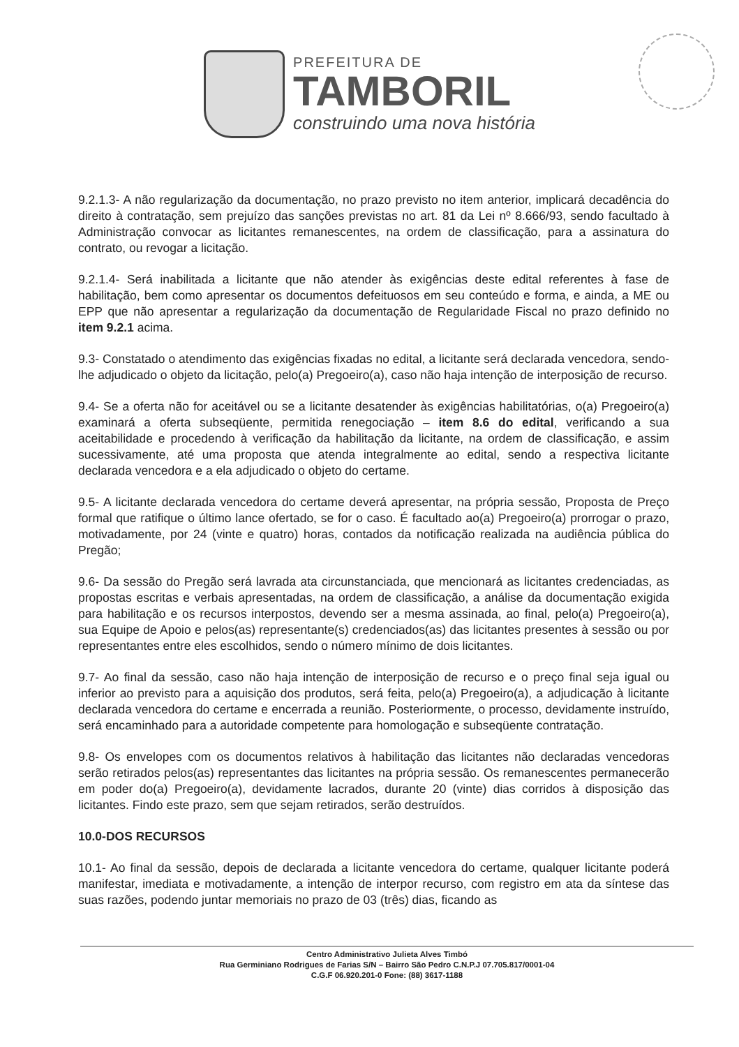PREFEITURA DE
TAMBORIL
construindo uma nova história
9.2.1.3- A não regularização da documentação, no prazo previsto no item anterior, implicará decadência do direito à contratação, sem prejuízo das sanções previstas no art. 81 da Lei nº 8.666/93, sendo facultado à Administração convocar as licitantes remanescentes, na ordem de classificação, para a assinatura do contrato, ou revogar a licitação.
9.2.1.4- Será inabilitada a licitante que não atender às exigências deste edital referentes à fase de habilitação, bem como apresentar os documentos defeituosos em seu conteúdo e forma, e ainda, a ME ou EPP que não apresentar a regularização da documentação de Regularidade Fiscal no prazo definido no item 9.2.1 acima.
9.3- Constatado o atendimento das exigências fixadas no edital, a licitante será declarada vencedora, sendo-lhe adjudicado o objeto da licitação, pelo(a) Pregoeiro(a), caso não haja intenção de interposição de recurso.
9.4- Se a oferta não for aceitável ou se a licitante desatender às exigências habilitatórias, o(a) Pregoeiro(a) examinará a oferta subseqüente, permitida renegociação – item 8.6 do edital, verificando a sua aceitabilidade e procedendo à verificação da habilitação da licitante, na ordem de classificação, e assim sucessivamente, até uma proposta que atenda integralmente ao edital, sendo a respectiva licitante declarada vencedora e a ela adjudicado o objeto do certame.
9.5- A licitante declarada vencedora do certame deverá apresentar, na própria sessão, Proposta de Preço formal que ratifique o último lance ofertado, se for o caso. É facultado ao(a) Pregoeiro(a) prorrogar o prazo, motivadamente, por 24 (vinte e quatro) horas, contados da notificação realizada na audiência pública do Pregão;
9.6- Da sessão do Pregão será lavrada ata circunstanciada, que mencionará as licitantes credenciadas, as propostas escritas e verbais apresentadas, na ordem de classificação, a análise da documentação exigida para habilitação e os recursos interpostos, devendo ser a mesma assinada, ao final, pelo(a) Pregoeiro(a), sua Equipe de Apoio e pelos(as) representante(s) credenciados(as) das licitantes presentes à sessão ou por representantes entre eles escolhidos, sendo o número mínimo de dois licitantes.
9.7- Ao final da sessão, caso não haja intenção de interposição de recurso e o preço final seja igual ou inferior ao previsto para a aquisição dos produtos, será feita, pelo(a) Pregoeiro(a), a adjudicação à licitante declarada vencedora do certame e encerrada a reunião. Posteriormente, o processo, devidamente instruído, será encaminhado para a autoridade competente para homologação e subseqüente contratação.
9.8- Os envelopes com os documentos relativos à habilitação das licitantes não declaradas vencedoras serão retirados pelos(as) representantes das licitantes na própria sessão. Os remanescentes permanecerão em poder do(a) Pregoeiro(a), devidamente lacrados, durante 20 (vinte) dias corridos à disposição das licitantes. Findo este prazo, sem que sejam retirados, serão destruídos.
10.0-DOS RECURSOS
10.1- Ao final da sessão, depois de declarada a licitante vencedora do certame, qualquer licitante poderá manifestar, imediata e motivadamente, a intenção de interpor recurso, com registro em ata da síntese das suas razões, podendo juntar memoriais no prazo de 03 (três) dias, ficando as
Centro Administrativo Julieta Alves Timbó
Rua Germiniano Rodrigues de Farias S/N – Bairro São Pedro C.N.P.J 07.705.817/0001-04
C.G.F 06.920.201-0 Fone: (88) 3617-1188